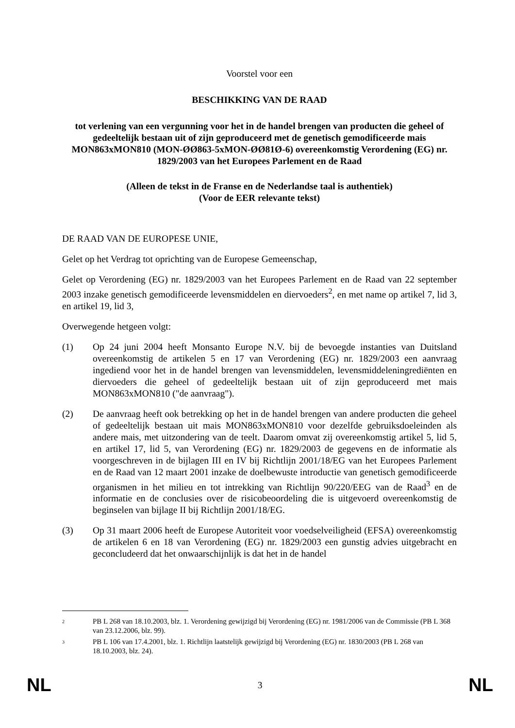Voorstel voor een
BESCHIKKING VAN DE RAAD
tot verlening van een vergunning voor het in de handel brengen van producten die geheel of gedeeltelijk bestaan uit of zijn geproduceerd met de genetisch gemodificeerde mais MON863xMON810 (MON-ØØ863-5xMON-ØØ81Ø-6) overeenkomstig Verordening (EG) nr. 1829/2003 van het Europees Parlement en de Raad
(Alleen de tekst in de Franse en de Nederlandse taal is authentiek)
(Voor de EER relevante tekst)
DE RAAD VAN DE EUROPESE UNIE,
Gelet op het Verdrag tot oprichting van de Europese Gemeenschap,
Gelet op Verordening (EG) nr. 1829/2003 van het Europees Parlement en de Raad van 22 september 2003 inzake genetisch gemodificeerde levensmiddelen en diervoeders<sup>2</sup>, en met name op artikel 7, lid 3, en artikel 19, lid 3,
Overwegende hetgeen volgt:
(1) Op 24 juni 2004 heeft Monsanto Europe N.V. bij de bevoegde instanties van Duitsland overeenkomstig de artikelen 5 en 17 van Verordening (EG) nr. 1829/2003 een aanvraag ingediend voor het in de handel brengen van levensmiddelen, levensmiddeleningrediënten en diervoeders die geheel of gedeeltelijk bestaan uit of zijn geproduceerd met mais MON863xMON810 ("de aanvraag").
(2) De aanvraag heeft ook betrekking op het in de handel brengen van andere producten die geheel of gedeeltelijk bestaan uit mais MON863xMON810 voor dezelfde gebruiksdoeleinden als andere mais, met uitzondering van de teelt. Daarom omvat zij overeenkomstig artikel 5, lid 5, en artikel 17, lid 5, van Verordening (EG) nr. 1829/2003 de gegevens en de informatie als voorgeschreven in de bijlagen III en IV bij Richtlijn 2001/18/EG van het Europees Parlement en de Raad van 12 maart 2001 inzake de doelbewuste introductie van genetisch gemodificeerde organismen in het milieu en tot intrekking van Richtlijn 90/220/EEG van de Raad<sup>3</sup> en de informatie en de conclusies over de risicobeoordeling die is uitgevoerd overeenkomstig de beginselen van bijlage II bij Richtlijn 2001/18/EG.
(3) Op 31 maart 2006 heeft de Europese Autoriteit voor voedselveiligheid (EFSA) overeenkomstig de artikelen 6 en 18 van Verordening (EG) nr. 1829/2003 een gunstig advies uitgebracht en geconcludeerd dat het onwaarschijnlijk is dat het in de handel
2
PB L 268 van 18.10.2003, blz. 1. Verordening gewijzigd bij Verordening (EG) nr. 1981/2006 van de Commissie (PB L 368 van 23.12.2006, blz. 99).
3
PB L 106 van 17.4.2001, blz. 1. Richtlijn laatstelijk gewijzigd bij Verordening (EG) nr. 1830/2003 (PB L 268 van 18.10.2003, blz. 24).
NL 3 NL